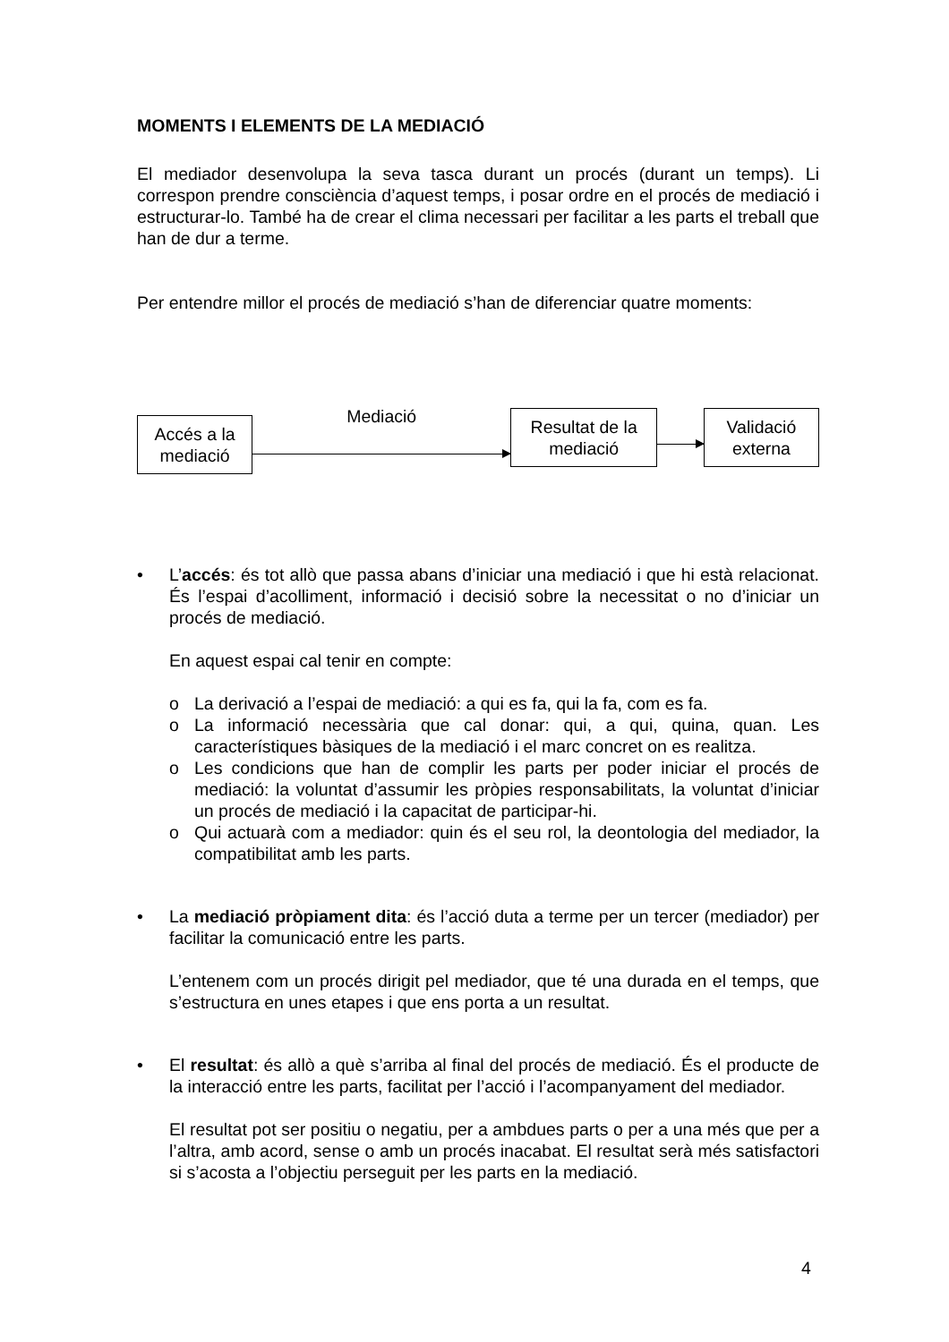MOMENTS I ELEMENTS DE LA MEDIACIÓ
El mediador desenvolupa la seva tasca durant un procés (durant un temps). Li correspon prendre consciència d’aquest temps, i posar ordre en el procés de mediació i estructurar-lo. També ha de crear el clima necessari per facilitar a les parts el treball que han de dur a terme.
Per entendre millor el procés de mediació s’han de diferenciar quatre moments:
Accés a la mediació
Mediació
Resultat de la mediació
Validació externa
• L’accés: és tot allò que passa abans d’iniciar una mediació i que hi està relacionat. És l’espai d’acolliment, informació i decisió sobre la necessitat o no d’iniciar un procés de mediació.
En aquest espai cal tenir en compte:
o La derivació a l’espai de mediació: a qui es fa, qui la fa, com es fa.
o La informació necessària que cal donar: qui, a qui, quina, quan. Les característiques bàsiques de la mediació i el marc concret on es realitza.
o Les condicions que han de complir les parts per poder iniciar el procés de mediació: la voluntat d’assumir les pròpies responsabilitats, la voluntat d’iniciar un procés de mediació i la capacitat de participar-hi.
o Qui actuarà com a mediador: quin és el seu rol, la deontologia del mediador, la compatibilitat amb les parts.
• La mediació pròpiament dita: és l’acció duta a terme per un tercer (mediador) per facilitar la comunicació entre les parts.
L’entenem com un procés dirigit pel mediador, que té una durada en el temps, que s’estructura en unes etapes i que ens porta a un resultat.
• El resultat: és allò a què s’arriba al final del procés de mediació. És el producte de la interacció entre les parts, facilitat per l’acció i l’acompanyament del mediador.
El resultat pot ser positiu o negatiu, per a ambdues parts o per a una més que per a l’altra, amb acord, sense o amb un procés inacabat. El resultat serà més satisfactori si s’acosta a l’objectiu perseguit per les parts en la mediació.
4